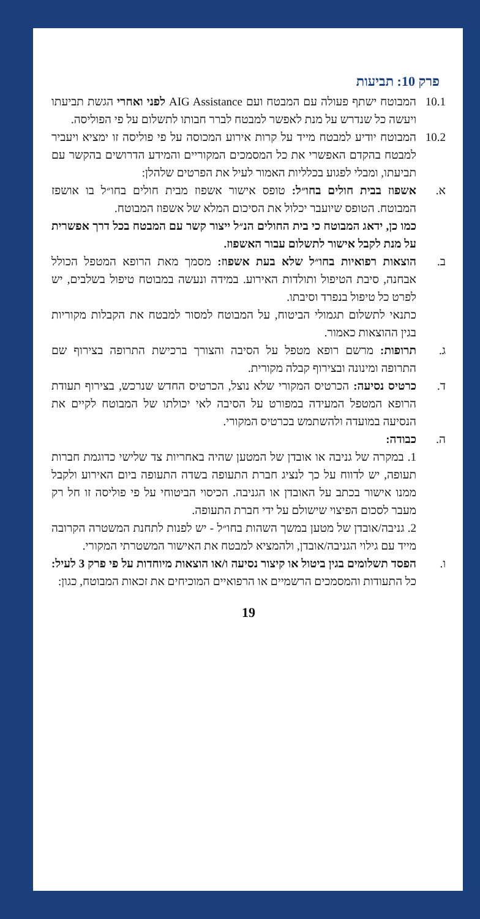פרק 10: תביעות
10.1 המבוטח ישתף פעולה עם המבטח ועם AIG Assistance לפני ואחרי הגשת תביעתו ויעשה כל שנדרש על מנת לאפשר למבטח לברר חבותו לתשלום על פי הפוליסה.
10.2 המבוטח יודיע למבטח מייד על קרות אירוע המכוסה על פי פוליסה זו ימציא ויעביר למבטח בהקדם האפשרי את כל המסמכים המקוריים והמידע הדרושים בהקשר עם תביעתו, ומבלי לפגוע בכלליות האמור לעיל את הפרטים שלהלן:
א. אשפוז בבית חולים בחו״ל: טופס אישור אשפוז מבית חולים בחו״ל בו אושפז המבוטח. הטופס שיועבר יכלול את הסיכום המלא של אשפוז המבוטח.
כמו כן, ידאג המבוטח כי בית החולים הנ״ל ייצור קשר עם המבטח בכל דרך אפשרית על מנת לקבל אישור לתשלום עבור האשפוז.
ב. הוצאות רפואיות בחו״ל שלא בעת אשפוז: מסמך מאת הרופא המטפל הכולל אבחנה, סיבת הטיפול ותולדות האירוע. במידה ונעשה במבוטח טיפול בשלבים, יש לפרט כל טיפול בנפרד וסיבתו.
כתנאי לתשלום תגמולי הביטוח, על המבוטח למסור למבטח את הקבלות מקוריות בגין ההוצאות כאמור.
ג. תרופות: מרשם רופא מטפל על הסיבה והצורך ברכישת התרופה בצירוף שם התרופה ומינונה ובצירוף קבלה מקורית.
ד. כרטיס נסיעה: הכרטיס המקורי שלא נוצל, הכרטיס החדש שנרכש, בצירוף תעודת הרופא המטפל המעידה במפורט על הסיבה לאי יכולתו של המבוטח לקיים את הנסיעה במועדה ולהשתמש בכרטיס המקורי.
ה. כבודה:
1. במקרה של גניבה או אובדן של המטען שהיה באחריות צד שלישי כדוגמת חברות תעופה, יש לדווח על כך לנציג חברת התעופה בשדה התעופה ביום האירוע ולקבל ממנו אישור בכתב על האובדן או הגניבה. הכיסוי הביטוחי על פי פוליסה זו חל רק מעבר לסכום הפיצוי שישולם על ידי חברת התעופה.
2. גניבה/אובדן של מטען במשך השהות בחו״ל - יש לפנות לתחנת המשטרה הקרובה מייד עם גילוי הגניבה/אובדן, ולהמציא למבטח את האישור המשטרתי המקורי.
ו. הפסד תשלומים בגין ביטול או קיצור נסיעה ו/או הוצאות מיוחדות על פי פרק 3 לעיל: כל התעודות והמסמכים הרשמיים או הרפואיים המוכיחים את זכאות המבוטח, כגון:
19